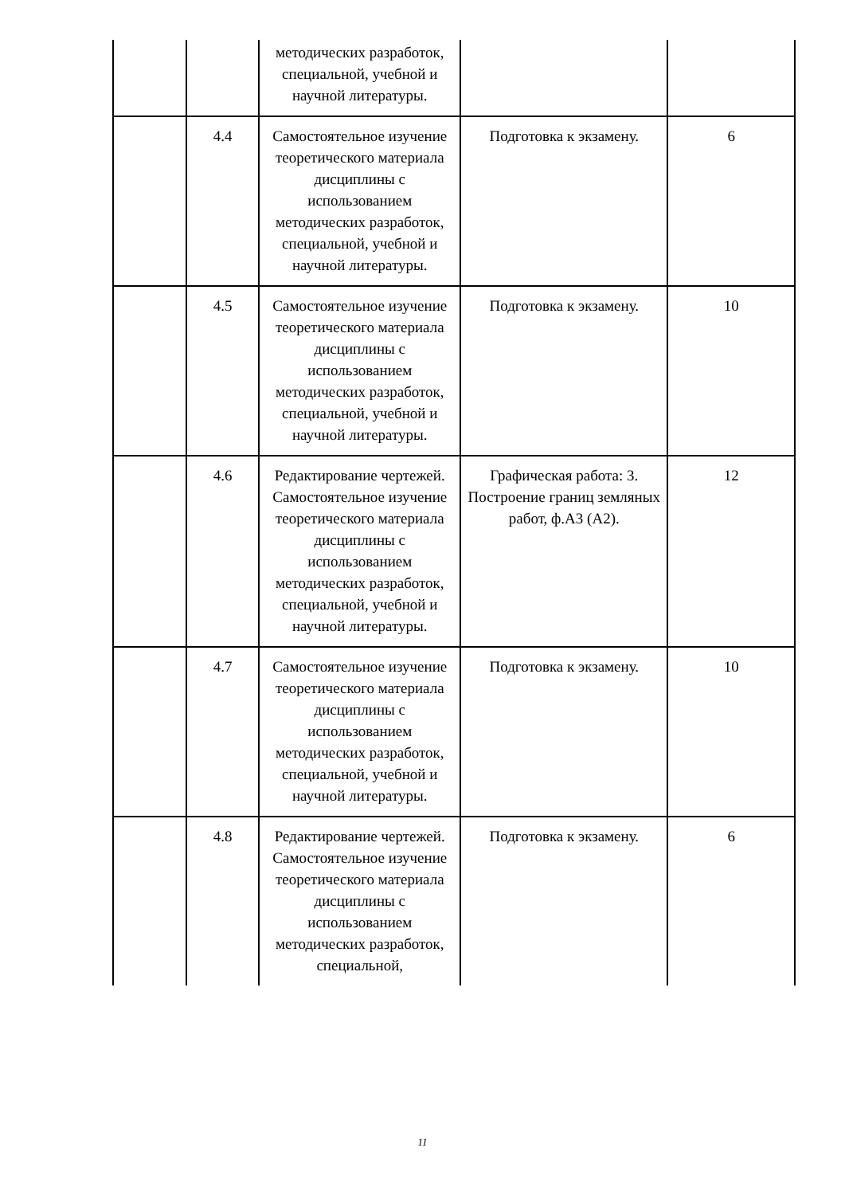| | | методических разработок, специальной, учебной и научной литературы. | | |
| | 4.4 | Самостоятельное изучение теоретического материала дисциплины с использованием методических разработок, специальной, учебной и научной литературы. | Подготовка к экзамену. | 6 |
| | 4.5 | Самостоятельное изучение теоретического материала дисциплины с использованием методических разработок, специальной, учебной и научной литературы. | Подготовка к экзамену. | 10 |
| | 4.6 | Редактирование чертежей. Самостоятельное изучение теоретического материала дисциплины с использованием методических разработок, специальной, учебной и научной литературы. | Графическая работа: 3. Построение границ земляных работ, ф.А3 (А2). | 12 |
| | 4.7 | Самостоятельное изучение теоретического материала дисциплины с использованием методических разработок, специальной, учебной и научной литературы. | Подготовка к экзамену. | 10 |
| | 4.8 | Редактирование чертежей. Самостоятельное изучение теоретического материала дисциплины с использованием методических разработок, специальной, | Подготовка к экзамену. | 6 |
11